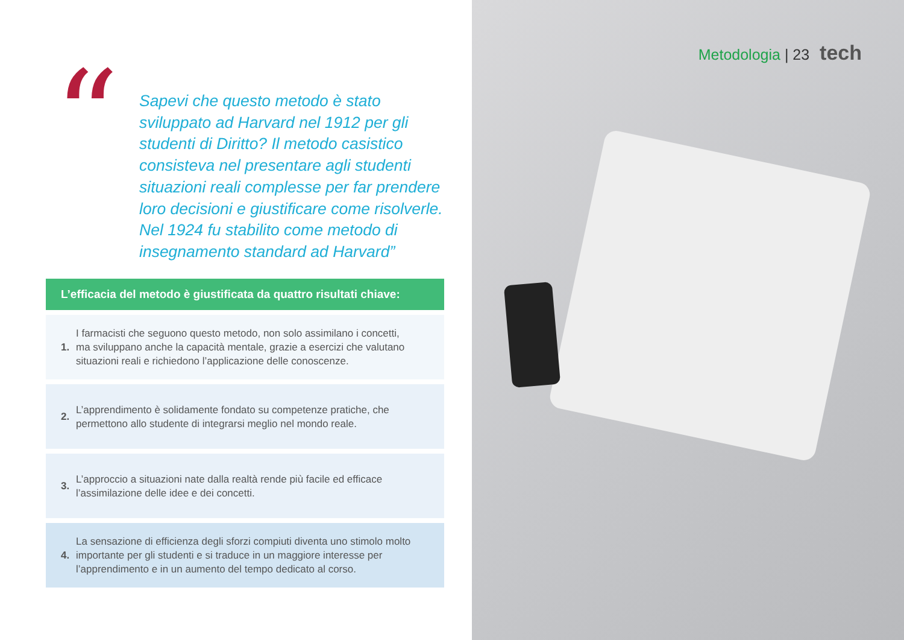“
Sapevi che questo metodo è stato sviluppato ad Harvard nel 1912 per gli studenti di Diritto? Il metodo casistico consisteva nel presentare agli studenti situazioni reali complesse per far prendere loro decisioni e giustificare come risolverle. Nel 1924 fu stabilito come metodo di insegnamento standard ad Harvard”
L’efficacia del metodo è giustificata da quattro risultati chiave:
1. I farmacisti che seguono questo metodo, non solo assimilano i concetti, ma sviluppano anche la capacità mentale, grazie a esercizi che valutano situazioni reali e richiedono l’applicazione delle conoscenze.
2. L’apprendimento è solidamente fondato su competenze pratiche, che permettono allo studente di integrarsi meglio nel mondo reale.
3. L’approccio a situazioni nate dalla realtà rende più facile ed efficace l’assimilazione delle idee e dei concetti.
4. La sensazione di efficienza degli sforzi compiuti diventa uno stimolo molto importante per gli studenti e si traduce in un maggiore interesse per l’apprendimento e in un aumento del tempo dedicato al corso.
Metodologia | 23 tech